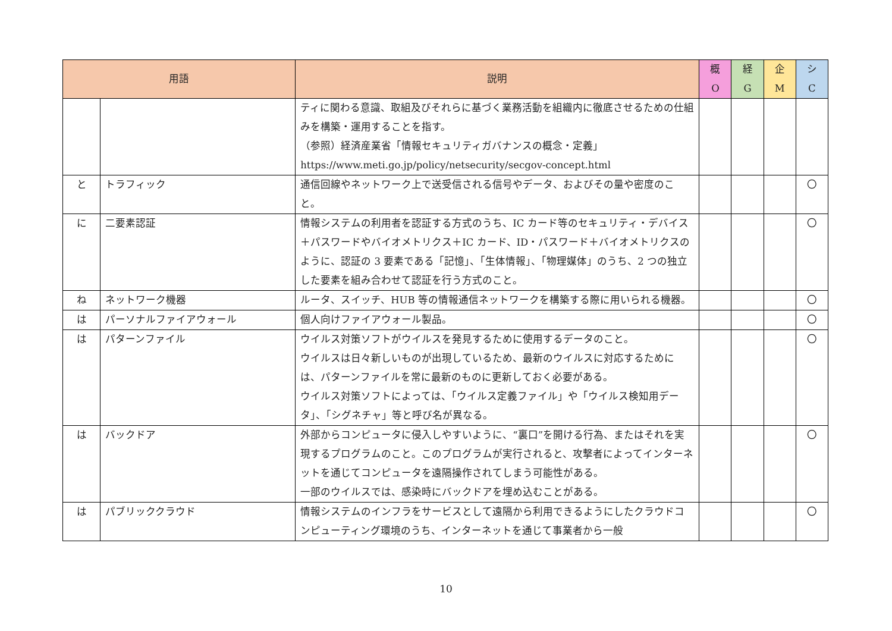| 用語 | | 説明 | 概 O | 経 G | 企 M | シ C |
| --- | --- | --- | --- | --- | --- | --- |
| | | ティに関わる意識、取組及びそれらに基づく業務活動を組織内に徹底させるための仕組みを構築・運用することを指す。 （参照）経済産業省「情報セキュリティガバナンスの概念・定義」 https://www.meti.go.jp/policy/netsecurity/secgov-concept.html | | | | |
| と | トラフィック | 通信回線やネットワーク上で送受信される信号やデータ、およびその量や密度のこと。 | | | | 〇 |
| に | 二要素認証 | 情報システムの利用者を認証する方式のうち、IC カード等のセキュリティ・デバイス＋パスワードやバイオメトリクス＋IC カード、ID・パスワード＋バイオメトリクスのように、認証の 3 要素である「記憶」、「生体情報」、「物理媒体」のうち、2 つの独立した要素を組み合わせて認証を行う方式のこと。 | | | | 〇 |
| ね | ネットワーク機器 | ルータ、スイッチ、HUB 等の情報通信ネットワークを構築する際に用いられる機器。 | | | | 〇 |
| は | パーソナルファイアウォール | 個人向けファイアウォール製品。 | | | | 〇 |
| は | パターンファイル | ウイルス対策ソフトがウイルスを発見するために使用するデータのこと。 ウイルスは日々新しいものが出現しているため、最新のウイルスに対応するためには、パターンファイルを常に最新のものに更新しておく必要がある。 ウイルス対策ソフトによっては、「ウイルス定義ファイル」や「ウイルス検知用データ」、「シグネチャ」等と呼び名が異なる。 | | | | 〇 |
| は | バックドア | 外部からコンピュータに侵入しやすいように、“裏口”を開ける行為、またはそれを実現するプログラムのこと。このプログラムが実行されると、攻撃者によってインターネットを通じてコンピュータを遠隔操作されてしまう可能性がある。 一部のウイルスでは、感染時にバックドアを埋め込むことがある。 | | | | 〇 |
| は | パブリッククラウド | 情報システムのインフラをサービスとして遠隔から利用できるようにしたクラウドコンピューティング環境のうち、インターネットを通じて事業者から一般 | | | | 〇 |
10